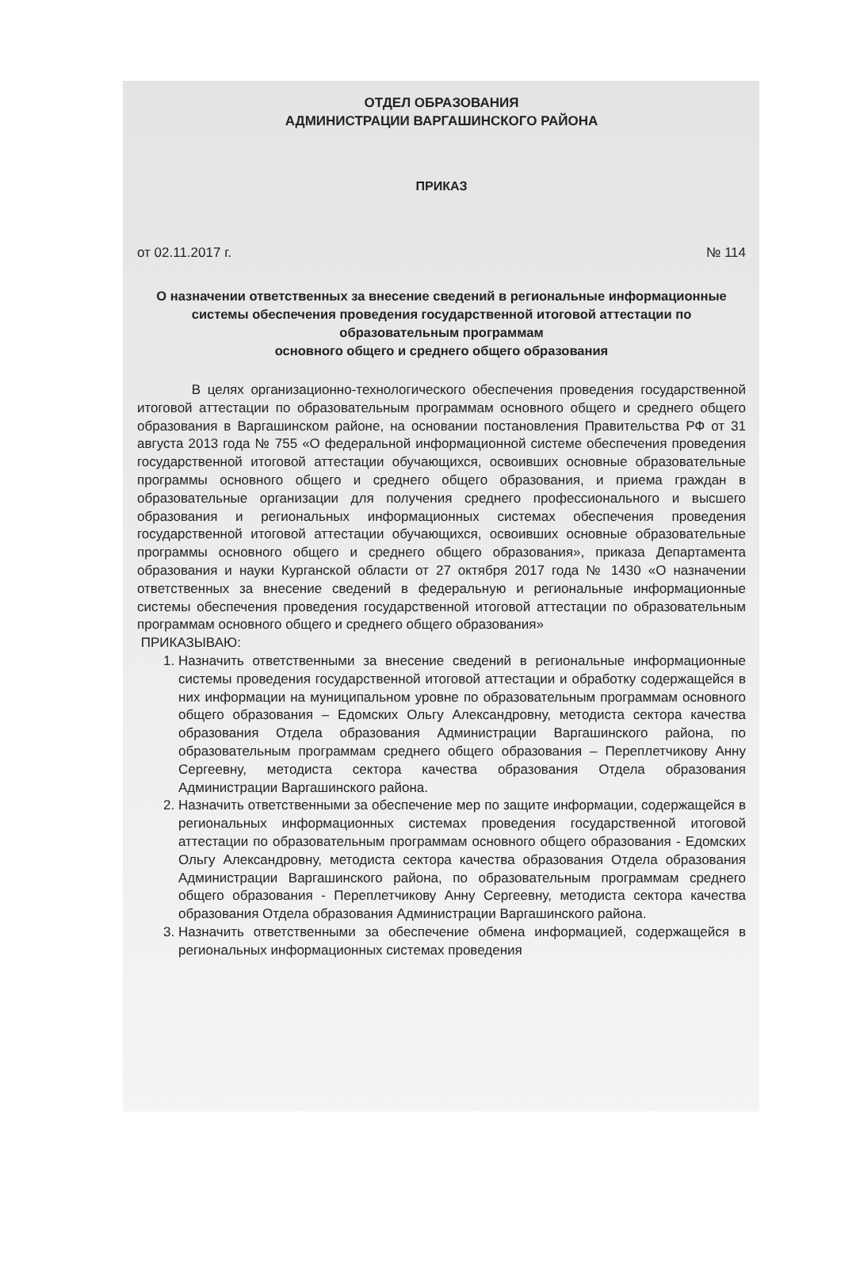ОТДЕЛ ОБРАЗОВАНИЯ
АДМИНИСТРАЦИИ ВАРГАШИНСКОГО РАЙОНА
ПРИКАЗ
от 02.11.2017 г. № 114
О назначении ответственных за внесение сведений в региональные информационные системы обеспечения проведения государственной итоговой аттестации по образовательным программам
основного общего и среднего общего образования
В целях организационно-технологического обеспечения проведения государственной итоговой аттестации по образовательным программам основного общего и среднего общего образования в Варгашинском районе, на основании постановления Правительства РФ от 31 августа 2013 года № 755 «О федеральной информационной системе обеспечения проведения государственной итоговой аттестации обучающихся, освоивших основные образовательные программы основного общего и среднего общего образования, и приема граждан в образовательные организации для получения среднего профессионального и высшего образования и региональных информационных системах обеспечения проведения государственной итоговой аттестации обучающихся, освоивших основные образовательные программы основного общего и среднего общего образования», приказа Департамента образования и науки Курганской области от 27 октября 2017 года № 1430 «О назначении ответственных за внесение сведений в федеральную и региональные информационные системы обеспечения проведения государственной итоговой аттестации по образовательным программам основного общего и среднего общего образования»
ПРИКАЗЫВАЮ:
1. Назначить ответственными за внесение сведений в региональные информационные системы проведения государственной итоговой аттестации и обработку содержащейся в них информации на муниципальном уровне по образовательным программам основного общего образования – Едомских Ольгу Александровну, методиста сектора качества образования Отдела образования Администрации Варгашинского района, по образовательным программам среднего общего образования – Переплетчикову Анну Сергеевну, методиста сектора качества образования Отдела образования Администрации Варгашинского района.
2. Назначить ответственными за обеспечение мер по защите информации, содержащейся в региональных информационных системах проведения государственной итоговой аттестации по образовательным программам основного общего образования - Едомских Ольгу Александровну, методиста сектора качества образования Отдела образования Администрации Варгашинского района, по образовательным программам среднего общего образования - Переплетчикову Анну Сергеевну, методиста сектора качества образования Отдела образования Администрации Варгашинского района.
3. Назначить ответственными за обеспечение обмена информацией, содержащейся в региональных информационных системах проведения